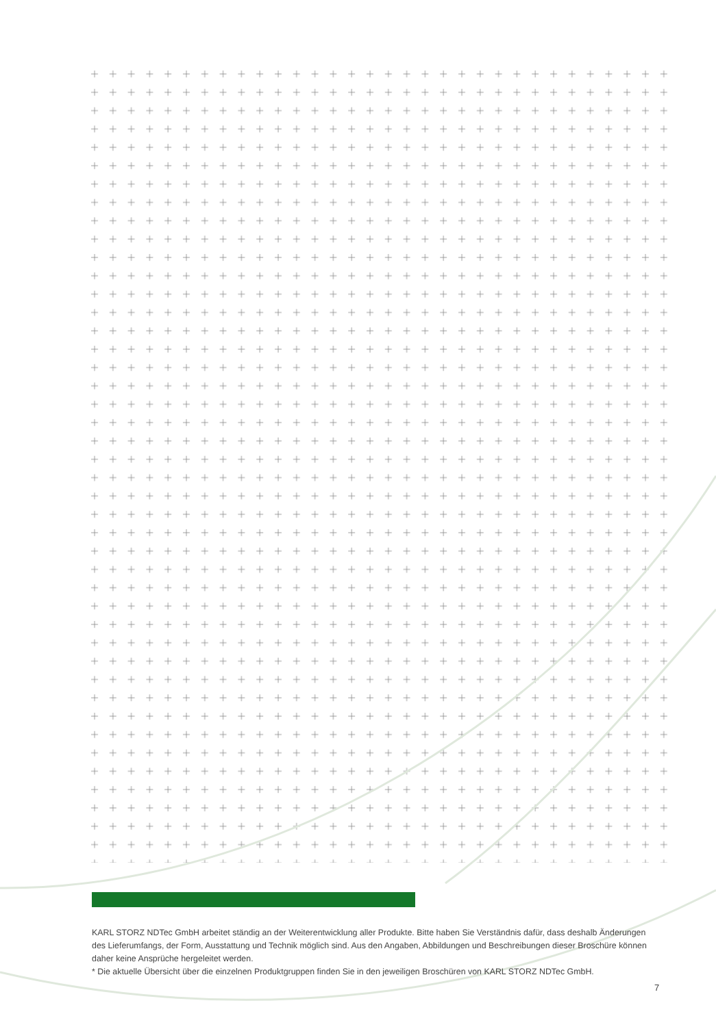KARL STORZ NDTec GmbH arbeitet ständig an der Weiterentwicklung aller Produkte. Bitte haben Sie Verständnis dafür, dass deshalb Änderungen des Lieferumfangs, der Form, Ausstattung und Technik möglich sind. Aus den Angaben, Abbildungen und Beschreibungen dieser Broschüre können daher keine Ansprüche hergeleitet werden.
* Die aktuelle Übersicht über die einzelnen Produktgruppen finden Sie in den jeweiligen Broschüren von KARL STORZ NDTec GmbH.
7